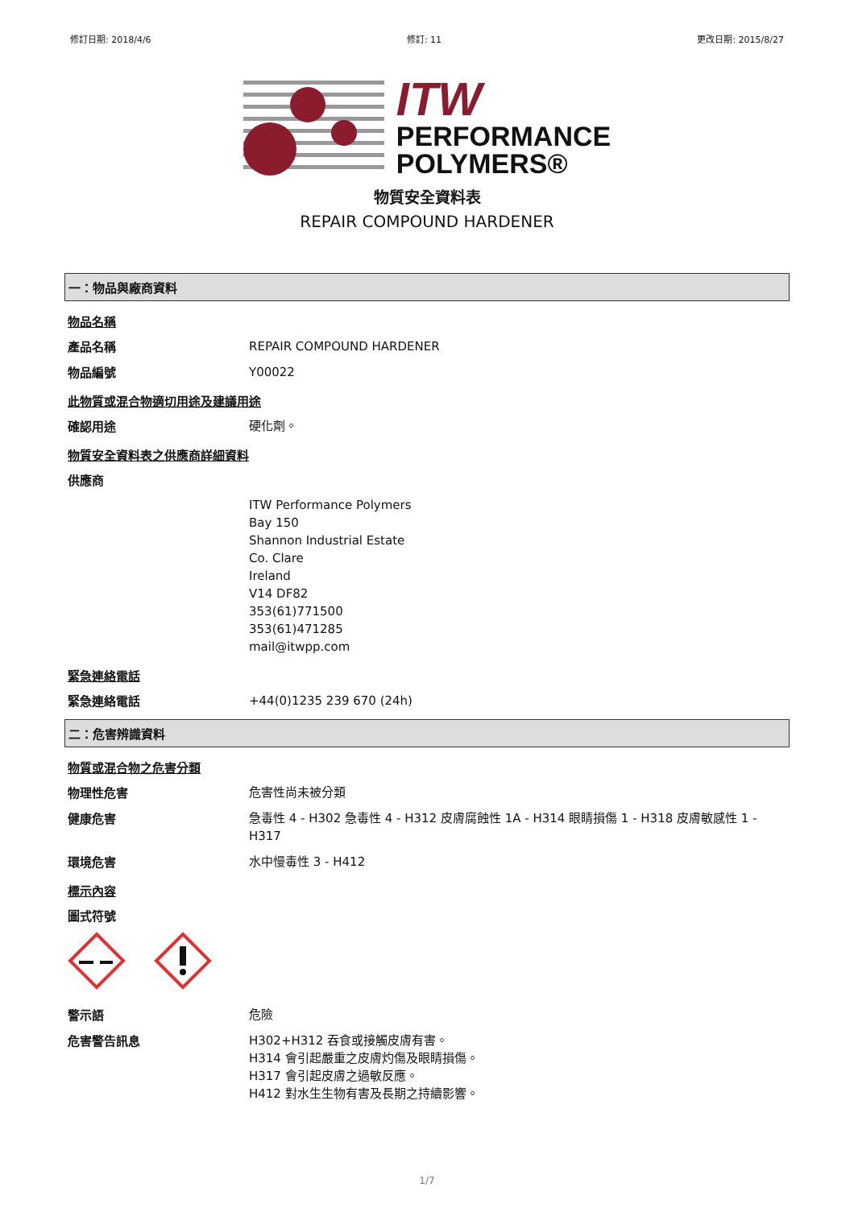修訂日期: 2018/4/6 修訂: 11 更改日期: 2015/8/27
ITW
PERFORMANCE
POLYMERS®
物質安全資料表
REPAIR COMPOUND HARDENER
一：物品與廠商資料
物品名稱
產品名稱
REPAIR COMPOUND HARDENER
物品編號
Y00022
此物質或混合物適切用途及建議用途
確認用途
硬化劑。
物質安全資料表之供應商詳細資料
供應商
ITW Performance Polymers
Bay 150
Shannon Industrial Estate
Co. Clare
Ireland
V14 DF82
353(61)771500
353(61)471285
mail@itwpp.com
緊急連絡電話
緊急連絡電話
+44(0)1235 239 670 (24h)
二：危害辨識資料
物質或混合物之危害分類
物理性危害
危害性尚未被分類
健康危害
急毒性 4 - H302 急毒性 4 - H312 皮膚腐蝕性 1A - H314 眼睛損傷 1 - H318 皮膚敏感性 1 - H317
環境危害
水中慢毒性 3 - H412
標示內容
圖式符號
警示語
危險
危害警告訊息
H302+H312 吞食或接觸皮膚有害。
H314 會引起嚴重之皮膚灼傷及眼睛損傷。
H317 會引起皮膚之過敏反應。
H412 對水生生物有害及長期之持續影響。
1/7